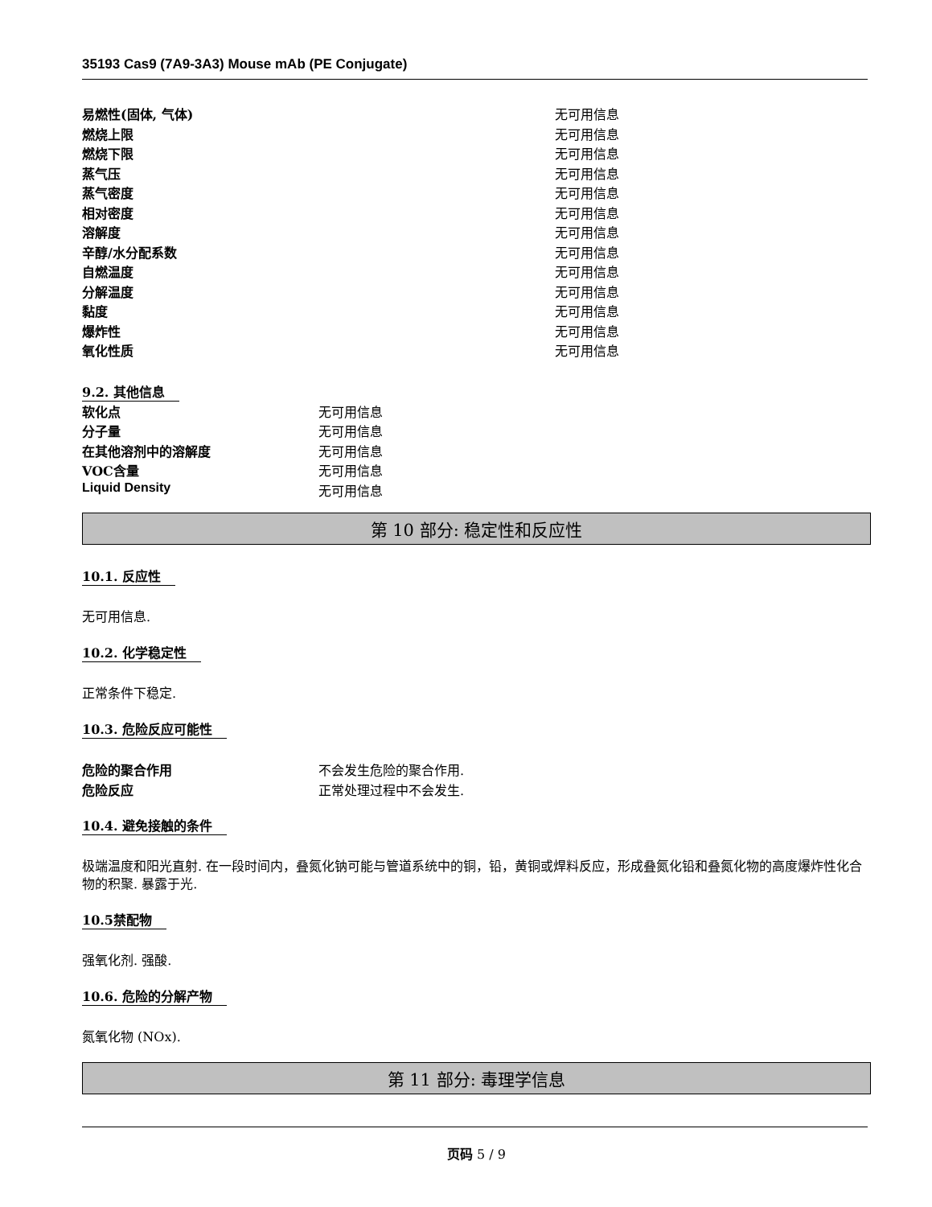35193 Cas9 (7A9-3A3) Mouse mAb (PE Conjugate)
| 易燃性(固体, 气体) | 无可用信息 |
| 燃烧上限 | 无可用信息 |
| 燃烧下限 | 无可用信息 |
| 蒸气压 | 无可用信息 |
| 蒸气密度 | 无可用信息 |
| 相对密度 | 无可用信息 |
| 溶解度 | 无可用信息 |
| 辛醇/水分配系数 | 无可用信息 |
| 自燃温度 | 无可用信息 |
| 分解温度 | 无可用信息 |
| 黏度 | 无可用信息 |
| 爆炸性 | 无可用信息 |
| 氧化性质 | 无可用信息 |
9.2. 其他信息
| 软化点 | 无可用信息 |
| 分子量 | 无可用信息 |
| 在其他溶剂中的溶解度 | 无可用信息 |
| VOC含量 | 无可用信息 |
| Liquid Density | 无可用信息 |
第 10 部分: 稳定性和反应性
10.1. 反应性
无可用信息.
10.2. 化学稳定性
正常条件下稳定.
10.3. 危险反应可能性
| 危险的聚合作用 | 不会发生危险的聚合作用. |
| 危险反应 | 正常处理过程中不会发生. |
10.4. 避免接触的条件
极端温度和阳光直射. 在一段时间内，叠氮化钠可能与管道系统中的铜，铅，黄铜或焊料反应，形成叠氮化铅和叠氮化物的高度爆炸性化合物的积聚. 暴露于光.
10.5禁配物
强氧化剂. 强酸.
10.6. 危险的分解产物
氮氧化物 (NOx).
第 11 部分: 毒理学信息
页码 5 / 9